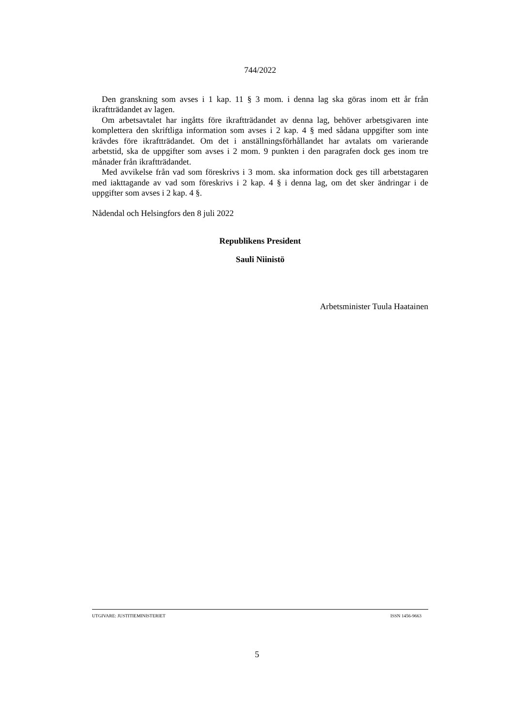744/2022
Den granskning som avses i 1 kap. 11 § 3 mom. i denna lag ska göras inom ett år från ikraftträdandet av lagen.
Om arbetsavtalet har ingåtts före ikraftträdandet av denna lag, behöver arbetsgivaren inte komplettera den skriftliga information som avses i 2 kap. 4 § med sådana uppgifter som inte krävdes före ikraftträdandet. Om det i anställningsförhållandet har avtalats om varierande arbetstid, ska de uppgifter som avses i 2 mom. 9 punkten i den paragrafen dock ges inom tre månader från ikraftträdandet.
Med avvikelse från vad som föreskrivs i 3 mom. ska information dock ges till arbetstagaren med iakttagande av vad som föreskrivs i 2 kap. 4 § i denna lag, om det sker ändringar i de uppgifter som avses i 2 kap. 4 §.
Nådendal och Helsingfors den 8 juli 2022
Republikens President
Sauli Niinistö
Arbetsminister Tuula Haatainen
UTGIVARE: JUSTITIEMINISTERIET ISSN 1456-9663
5